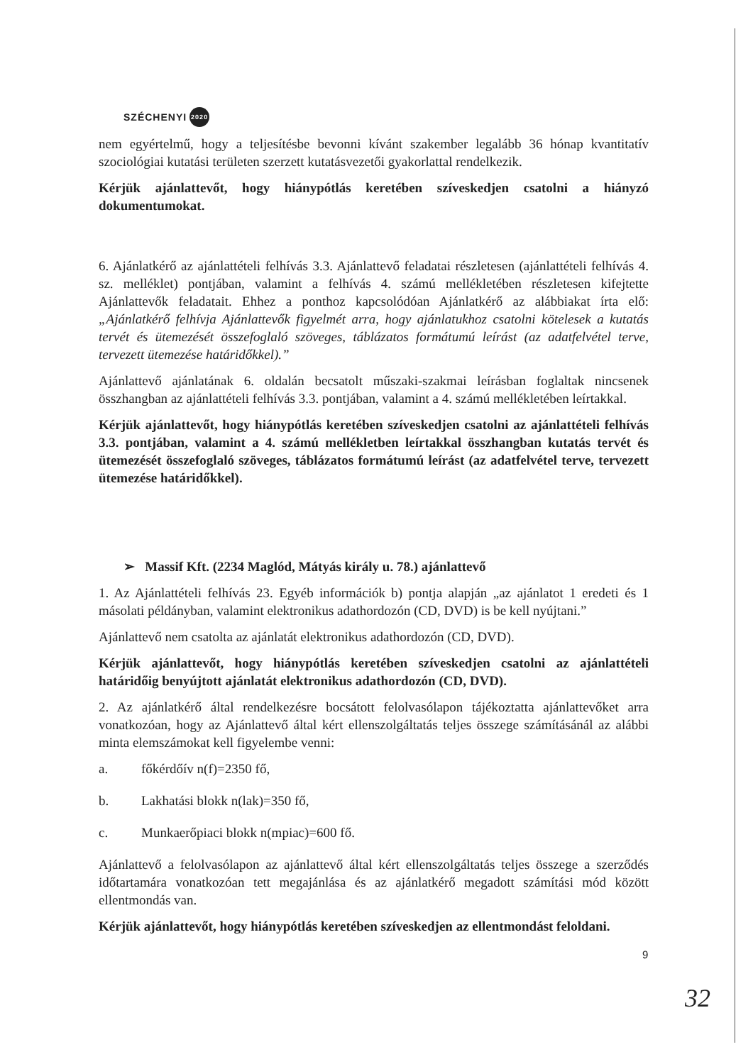SZÉCHENYI 2020
nem egyértelmű, hogy a teljesítésbe bevonni kívánt szakember legalább 36 hónap kvantitatív szociológiai kutatási területen szerzett kutatásvezetői gyakorlattal rendelkezik.
Kérjük ajánlattevőt, hogy hiánypótlás keretében szíveskedjen csatolni a hiányzó dokumentumokat.
6. Ajánlatkérő az ajánlattételi felhívás 3.3. Ajánlattevő feladatai részletesen (ajánlattételi felhívás 4. sz. melléklet) pontjában, valamint a felhívás 4. számú mellékletében részletesen kifejtette Ajánlattevők feladatait. Ehhez a ponthoz kapcsolódóan Ajánlatkérő az alábbiakat írta elő: „Ajánlatkérő felhívja Ajánlattevők figyelmét arra, hogy ajánlatukhoz csatolni kötelesek a kutatás tervét és ütemezését összefoglaló szöveges, táblázatos formátumú leírást (az adatfelvétel terve, tervezett ütemezése határidőkkel).”
Ajánlattevő ajánlatának 6. oldalán becsatolt műszaki-szakmai leírásban foglaltak nincsenek összhangban az ajánlattételi felhívás 3.3. pontjában, valamint a 4. számú mellékletében leírtakkal.
Kérjük ajánlattevőt, hogy hiánypótlás keretében szíveskedjen csatolni az ajánlattételi felhívás 3.3. pontjában, valamint a 4. számú mellékletben leírtakkal összhangban kutatás tervét és ütemezését összefoglaló szöveges, táblázatos formátumú leírást (az adatfelvétel terve, tervezett ütemezése határidőkkel).
➢ Massif Kft. (2234 Maglód, Mátyás király u. 78.) ajánlattevő
1. Az Ajánlattételi felhívás 23. Egyéb információk b) pontja alapján „az ajánlatot 1 eredeti és 1 másolati példányban, valamint elektronikus adathordozón (CD, DVD) is be kell nyújtani.”
Ajánlattevő nem csatolta az ajánlatát elektronikus adathordozón (CD, DVD).
Kérjük ajánlattevőt, hogy hiánypótlás keretében szíveskedjen csatolni az ajánlattételi határidőig benyújtott ajánlatát elektronikus adathordozón (CD, DVD).
2. Az ajánlatkérő által rendelkezésre bocsátott felolvasólapon tájékoztatta ajánlattevőket arra vonatkozóan, hogy az Ajánlattevő által kért ellenszolgáltatás teljes összege számításánál az alábbi minta elemszámokat kell figyelembe venni:
a. főkérdőív n(f)=2350 fő,
b. Lakhatási blokk n(lak)=350 fő,
c. Munkaerőpiaci blokk n(mpiac)=600 fő.
Ajánlattevő a felolvasólapon az ajánlattevő által kért ellenszolgáltatás teljes összege a szerződés időtartamára vonatkozóan tett megajánlása és az ajánlatkérő megadott számítási mód között ellentmondás van.
Kérjük ajánlattevőt, hogy hiánypótlás keretében szíveskedjen az ellentmondást feloldani.
9
32